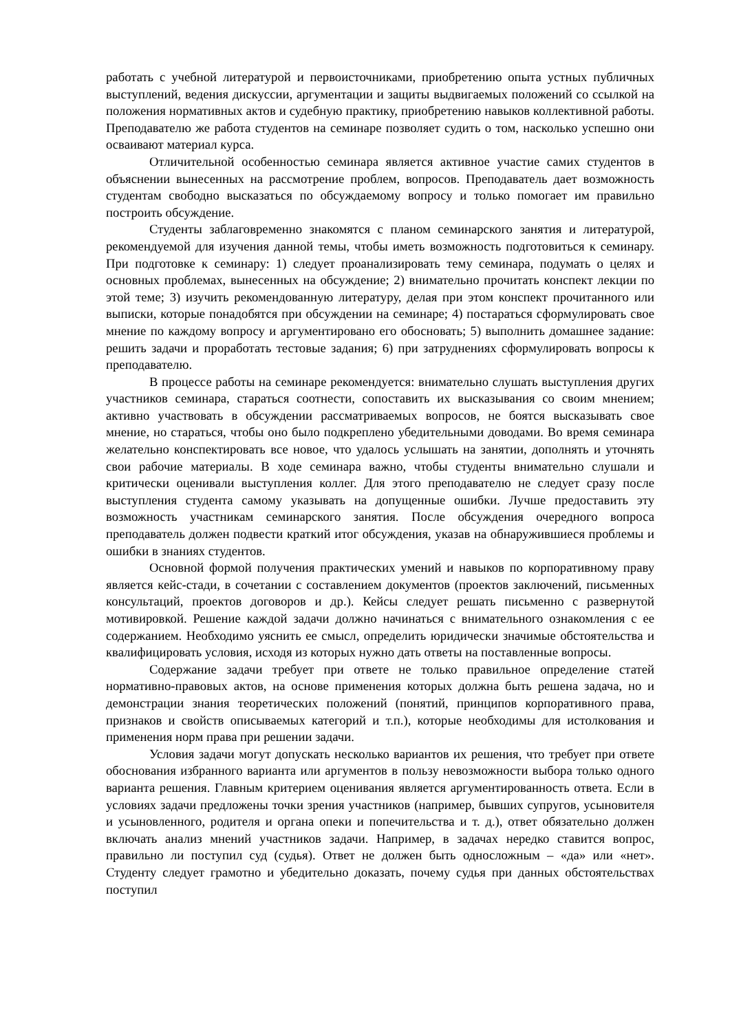работать с учебной литературой и первоисточниками, приобретению опыта устных публичных выступлений, ведения дискуссии, аргументации и защиты выдвигаемых положений со ссылкой на положения нормативных актов и судебную практику, приобретению навыков коллективной работы. Преподавателю же работа студентов на семинаре позволяет судить о том, насколько успешно они осваивают материал курса.
Отличительной особенностью семинара является активное участие самих студентов в объяснении вынесенных на рассмотрение проблем, вопросов. Преподаватель дает возможность студентам свободно высказаться по обсуждаемому вопросу и только помогает им правильно построить обсуждение.
Студенты заблаговременно знакомятся с планом семинарского занятия и литературой, рекомендуемой для изучения данной темы, чтобы иметь возможность подготовиться к семинару. При подготовке к семинару: 1) следует проанализировать тему семинара, подумать о целях и основных проблемах, вынесенных на обсуждение; 2) внимательно прочитать конспект лекции по этой теме; 3) изучить рекомендованную литературу, делая при этом конспект прочитанного или выписки, которые понадобятся при обсуждении на семинаре; 4) постараться сформулировать свое мнение по каждому вопросу и аргументировано его обосновать; 5) выполнить домашнее задание: решить задачи и проработать тестовые задания; 6) при затруднениях сформулировать вопросы к преподавателю.
В процессе работы на семинаре рекомендуется: внимательно слушать выступления других участников семинара, стараться соотнести, сопоставить их высказывания со своим мнением; активно участвовать в обсуждении рассматриваемых вопросов, не боятся высказывать свое мнение, но стараться, чтобы оно было подкреплено убедительными доводами. Во время семинара желательно конспектировать все новое, что удалось услышать на занятии, дополнять и уточнять свои рабочие материалы. В ходе семинара важно, чтобы студенты внимательно слушали и критически оценивали выступления коллег. Для этого преподавателю не следует сразу после выступления студента самому указывать на допущенные ошибки. Лучше предоставить эту возможность участникам семинарского занятия. После обсуждения очередного вопроса преподаватель должен подвести краткий итог обсуждения, указав на обнаружившиеся проблемы и ошибки в знаниях студентов.
Основной формой получения практических умений и навыков по корпоративному праву является кейс-стади, в сочетании с составлением документов (проектов заключений, письменных консультаций, проектов договоров и др.). Кейсы следует решать письменно с развернутой мотивировкой. Решение каждой задачи должно начинаться с внимательного ознакомления с ее содержанием. Необходимо уяснить ее смысл, определить юридически значимые обстоятельства и квалифицировать условия, исходя из которых нужно дать ответы на поставленные вопросы.
Содержание задачи требует при ответе не только правильное определение статей нормативно-правовых актов, на основе применения которых должна быть решена задача, но и демонстрации знания теоретических положений (понятий, принципов корпоративного права, признаков и свойств описываемых категорий и т.п.), которые необходимы для истолкования и применения норм права при решении задачи.
Условия задачи могут допускать несколько вариантов их решения, что требует при ответе обоснования избранного варианта или аргументов в пользу невозможности выбора только одного варианта решения. Главным критерием оценивания является аргументированность ответа. Если в условиях задачи предложены точки зрения участников (например, бывших супругов, усыновителя и усыновленного, родителя и органа опеки и попечительства и т. д.), ответ обязательно должен включать анализ мнений участников задачи. Например, в задачах нередко ставится вопрос, правильно ли поступил суд (судья). Ответ не должен быть односложным – «да» или «нет». Студенту следует грамотно и убедительно доказать, почему судья при данных обстоятельствах поступил